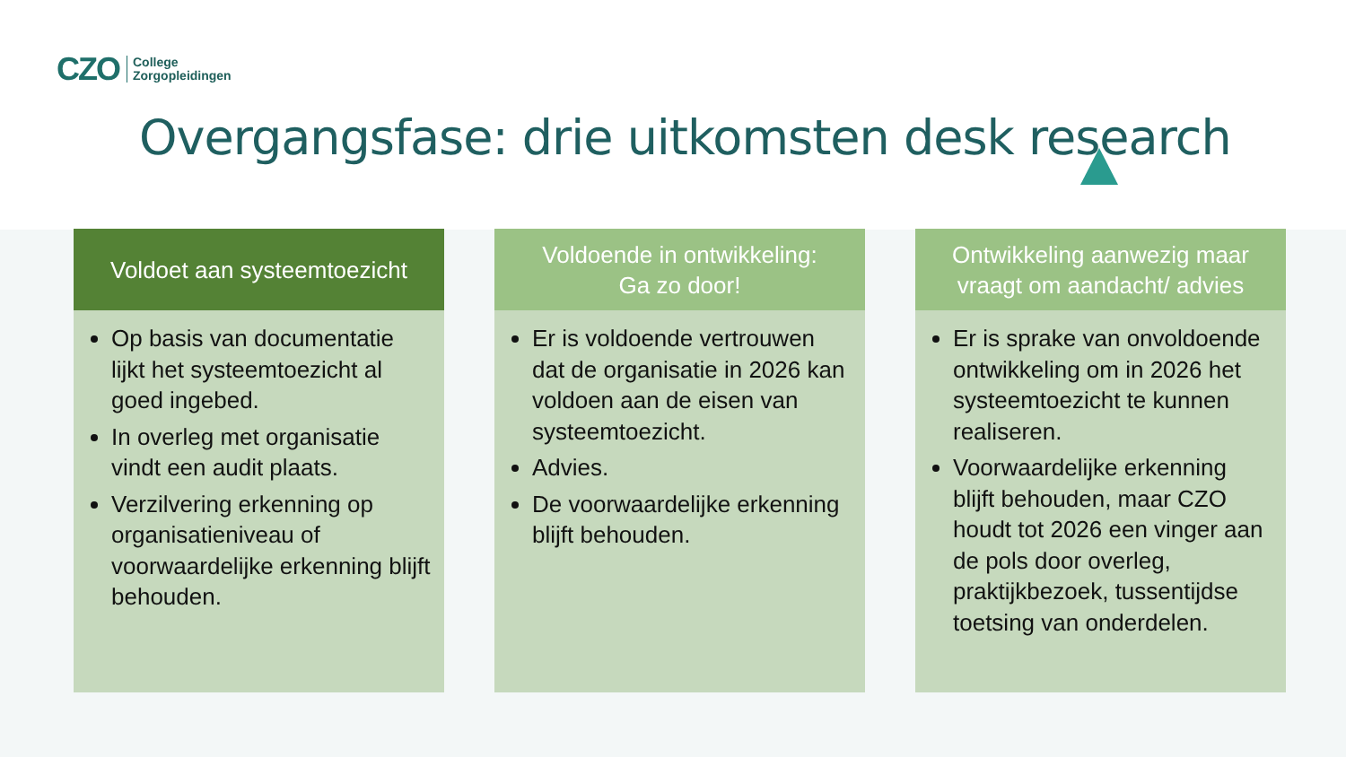CZO
College
Zorgopleidingen
Overgangsfase: drie uitkomsten desk research
Voldoet aan systeemtoezicht
Op basis van documentatie lijkt het systeemtoezicht al goed ingebed.
In overleg met organisatie vindt een audit plaats.
Verzilvering erkenning op organisatieniveau of voorwaardelijke erkenning blijft behouden.
Voldoende in ontwikkeling:
Ga zo door!
Er is voldoende vertrouwen dat de organisatie in 2026 kan voldoen aan de eisen van systeemtoezicht.
Advies.
De voorwaardelijke erkenning blijft behouden.
Ontwikkeling aanwezig maar
vraagt om aandacht/ advies
Er is sprake van onvoldoende ontwikkeling om in 2026 het systeemtoezicht te kunnen realiseren.
Voorwaardelijke erkenning blijft behouden, maar CZO houdt tot 2026 een vinger aan de pols door overleg, praktijkbezoek, tussentijdse toetsing van onderdelen.